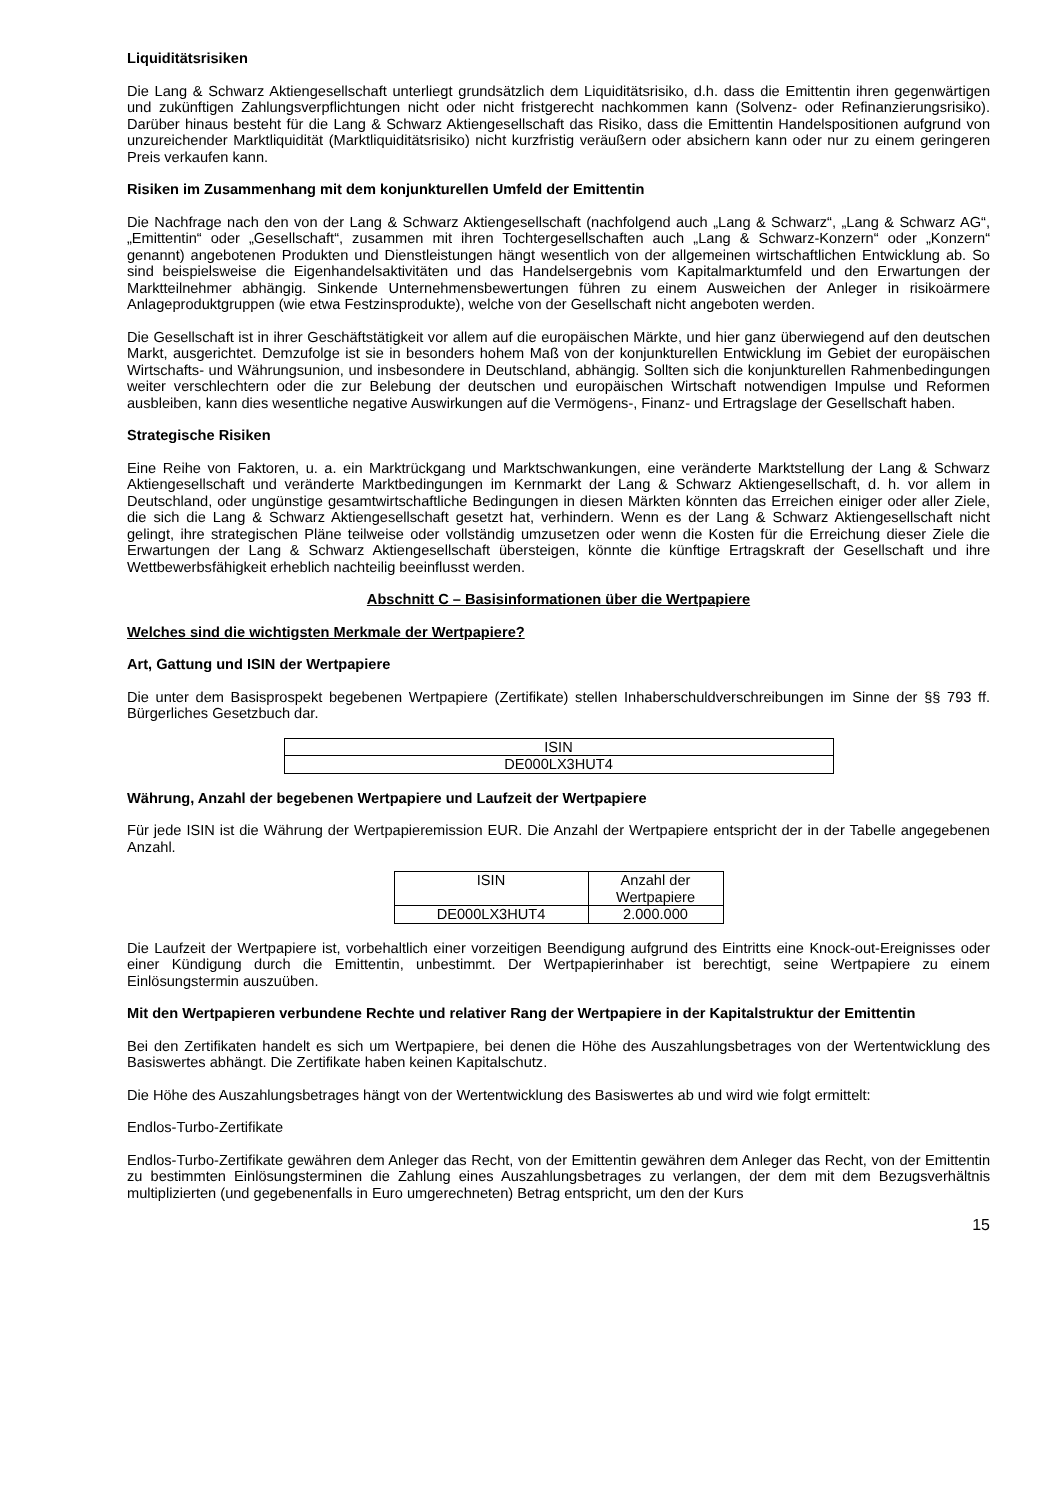Liquiditätsrisiken
Die Lang & Schwarz Aktiengesellschaft unterliegt grundsätzlich dem Liquiditätsrisiko, d.h. dass die Emittentin ihren gegenwärtigen und zukünftigen Zahlungsverpflichtungen nicht oder nicht fristgerecht nachkommen kann (Solvenz- oder Refinanzierungsrisiko). Darüber hinaus besteht für die Lang & Schwarz Aktiengesellschaft das Risiko, dass die Emittentin Handelspositionen aufgrund von unzureichender Marktliquidität (Marktliquiditätsrisiko) nicht kurzfristig veräußern oder absichern kann oder nur zu einem geringeren Preis verkaufen kann.
Risiken im Zusammenhang mit dem konjunkturellen Umfeld der Emittentin
Die Nachfrage nach den von der Lang & Schwarz Aktiengesellschaft (nachfolgend auch „Lang & Schwarz“, „Lang & Schwarz AG“, „Emittentin“ oder „Gesellschaft“, zusammen mit ihren Tochtergesellschaften auch „Lang & Schwarz-Konzern“ oder „Konzern“ genannt) angebotenen Produkten und Dienstleistungen hängt wesentlich von der allgemeinen wirtschaftlichen Entwicklung ab. So sind beispielsweise die Eigenhandelsaktivitäten und das Handelsergebnis vom Kapitalmarktumfeld und den Erwartungen der Marktteilnehmer abhängig. Sinkende Unternehmensbewertungen führen zu einem Ausweichen der Anleger in risikoärmere Anlageproduktgruppen (wie etwa Festzinsprodukte), welche von der Gesellschaft nicht angeboten werden.
Die Gesellschaft ist in ihrer Geschäftstätigkeit vor allem auf die europäischen Märkte, und hier ganz überwiegend auf den deutschen Markt, ausgerichtet. Demzufolge ist sie in besonders hohem Maß von der konjunkturellen Entwicklung im Gebiet der europäischen Wirtschafts- und Währungsunion, und insbesondere in Deutschland, abhängig. Sollten sich die konjunkturellen Rahmenbedingungen weiter verschlechtern oder die zur Belebung der deutschen und europäischen Wirtschaft notwendigen Impulse und Reformen ausbleiben, kann dies wesentliche negative Auswirkungen auf die Vermögens-, Finanz- und Ertragslage der Gesellschaft haben.
Strategische Risiken
Eine Reihe von Faktoren, u. a. ein Marktrückgang und Marktschwankungen, eine veränderte Marktstellung der Lang & Schwarz Aktiengesellschaft und veränderte Marktbedingungen im Kernmarkt der Lang & Schwarz Aktiengesellschaft, d. h. vor allem in Deutschland, oder ungünstige gesamtwirtschaftliche Bedingungen in diesen Märkten könnten das Erreichen einiger oder aller Ziele, die sich die Lang & Schwarz Aktiengesellschaft gesetzt hat, verhindern. Wenn es der Lang & Schwarz Aktiengesellschaft nicht gelingt, ihre strategischen Pläne teilweise oder vollständig umzusetzen oder wenn die Kosten für die Erreichung dieser Ziele die Erwartungen der Lang & Schwarz Aktiengesellschaft übersteigen, könnte die künftige Ertragskraft der Gesellschaft und ihre Wettbewerbsfähigkeit erheblich nachteilig beeinflusst werden.
Abschnitt C – Basisinformationen über die Wertpapiere
Welches sind die wichtigsten Merkmale der Wertpapiere?
Art, Gattung und ISIN der Wertpapiere
Die unter dem Basisprospekt begebenen Wertpapiere (Zertifikate) stellen Inhaberschuldverschreibungen im Sinne der §§ 793 ff. Bürgerliches Gesetzbuch dar.
| ISIN |
| DE000LX3HUT4 |
Währung, Anzahl der begebenen Wertpapiere und Laufzeit der Wertpapiere
Für jede ISIN ist die Währung der Wertpapieremission EUR. Die Anzahl der Wertpapiere entspricht der in der Tabelle angegebenen Anzahl.
| ISIN | Anzahl der Wertpapiere |
| DE000LX3HUT4 | 2.000.000 |
Die Laufzeit der Wertpapiere ist, vorbehaltlich einer vorzeitigen Beendigung aufgrund des Eintritts eine Knock-out-Ereignisses oder einer Kündigung durch die Emittentin, unbestimmt. Der Wertpapierinhaber ist berechtigt, seine Wertpapiere zu einem Einlösungstermin auszuüben.
Mit den Wertpapieren verbundene Rechte und relativer Rang der Wertpapiere in der Kapitalstruktur der Emittentin
Bei den Zertifikaten handelt es sich um Wertpapiere, bei denen die Höhe des Auszahlungsbetrages von der Wertentwicklung des Basiswertes abhängt. Die Zertifikate haben keinen Kapitalschutz.
Die Höhe des Auszahlungsbetrages hängt von der Wertentwicklung des Basiswertes ab und wird wie folgt ermittelt:
Endlos-Turbo-Zertifikate
Endlos-Turbo-Zertifikate gewähren dem Anleger das Recht, von der Emittentin gewähren dem Anleger das Recht, von der Emittentin zu bestimmten Einlösungsterminen die Zahlung eines Auszahlungsbetrages zu verlangen, der dem mit dem Bezugsverhältnis multiplizierten (und gegebenenfalls in Euro umgerechneten) Betrag entspricht, um den der Kurs
15